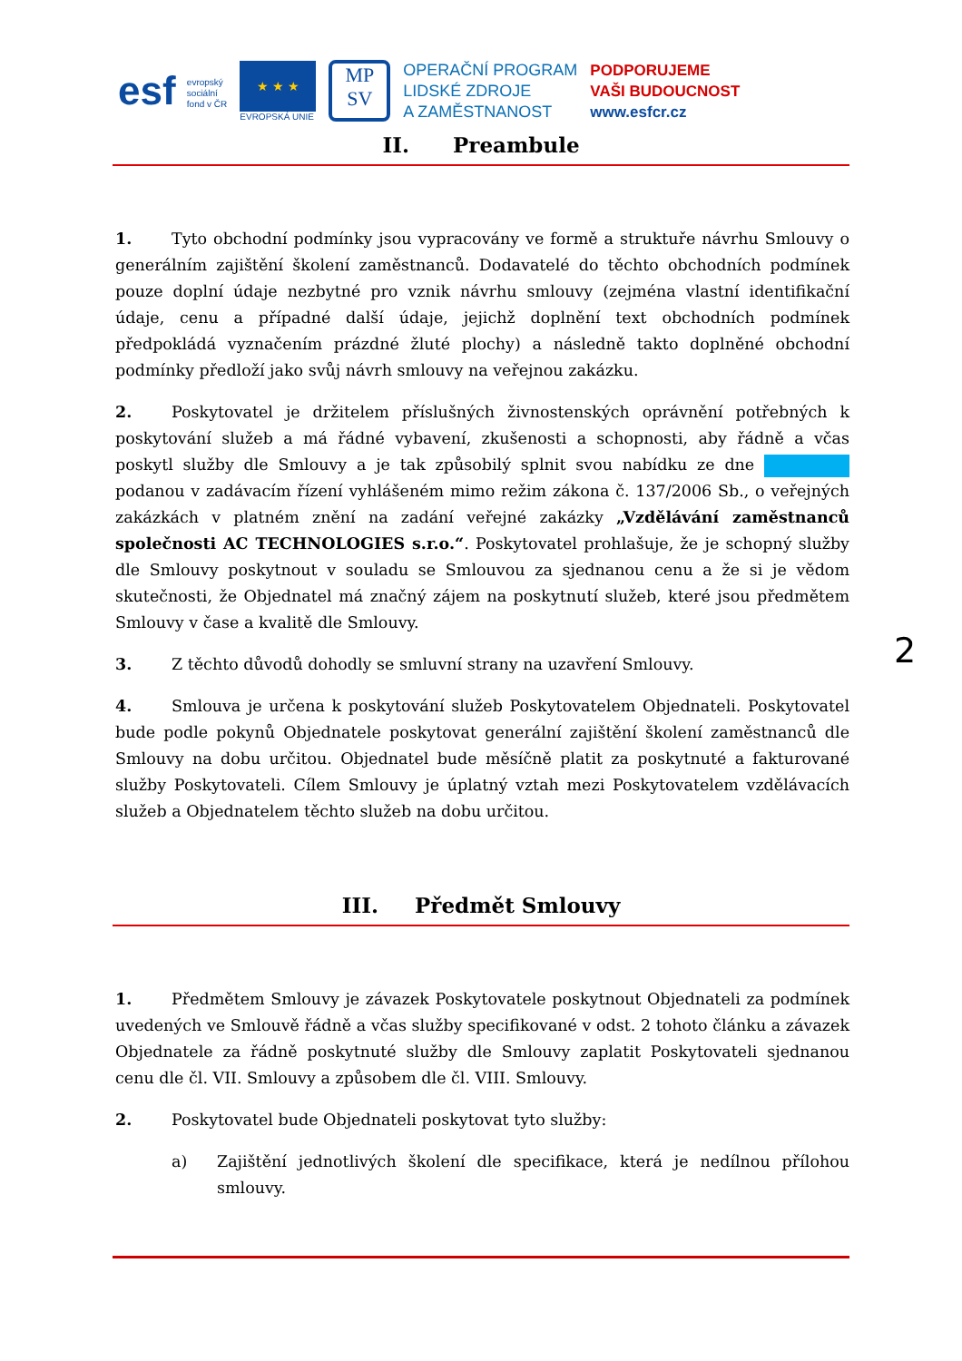esf evropský
sociální
fond v ČR
★ ★ ★
EVROPSKÁ UNIE
MP
SV
OPERAČNÍ PROGRAM
LIDSKÉ ZDROJE
A ZAMĚSTNANOST
PODPORUJEME
VAŠI BUDOUCNOST
www.esfcr.cz
II. Preambule
1. Tyto obchodní podmínky jsou vypracovány ve formě a struktuře návrhu Smlouvy o generálním zajištění školení zaměstnanců. Dodavatelé do těchto obchodních podmínek pouze doplní údaje nezbytné pro vznik návrhu smlouvy (zejména vlastní identifikační údaje, cenu a případné další údaje, jejichž doplnění text obchodních podmínek předpokládá vyznačením prázdné žluté plochy) a následně takto doplněné obchodní podmínky předloží jako svůj návrh smlouvy na veřejnou zakázku.
2. Poskytovatel je držitelem příslušných živnostenských oprávnění potřebných k poskytování služeb a má řádné vybavení, zkušenosti a schopnosti, aby řádně a včas poskytl služby dle Smlouvy a je tak způsobilý splnit svou nabídku ze dne podanou v zadávacím řízení vyhlášeném mimo režim zákona č. 137/2006 Sb., o veřejných zakázkách v platném znění na zadání veřejné zakázky „Vzdělávání zaměstnanců společnosti AC TECHNOLOGIES s.r.o.“. Poskytovatel prohlašuje, že je schopný služby dle Smlouvy poskytnout v souladu se Smlouvou za sjednanou cenu a že si je vědom skutečnosti, že Objednatel má značný zájem na poskytnutí služeb, které jsou předmětem Smlouvy v čase a kvalitě dle Smlouvy.
3. Z těchto důvodů dohodly se smluvní strany na uzavření Smlouvy.
4. Smlouva je určena k poskytování služeb Poskytovatelem Objednateli. Poskytovatel bude podle pokynů Objednatele poskytovat generální zajištění školení zaměstnanců dle Smlouvy na dobu určitou. Objednatel bude měsíčně platit za poskytnuté a fakturované služby Poskytovateli. Cílem Smlouvy je úplatný vztah mezi Poskytovatelem vzdělávacích služeb a Objednatelem těchto služeb na dobu určitou.
III. Předmět Smlouvy
1. Předmětem Smlouvy je závazek Poskytovatele poskytnout Objednateli za podmínek uvedených ve Smlouvě řádně a včas služby specifikované v odst. 2 tohoto článku a závazek Objednatele za řádně poskytnuté služby dle Smlouvy zaplatit Poskytovateli sjednanou cenu dle čl. VII. Smlouvy a způsobem dle čl. VIII. Smlouvy.
2. Poskytovatel bude Objednateli poskytovat tyto služby:
a) Zajištění jednotlivých školení dle specifikace, která je nedílnou přílohou smlouvy.
2